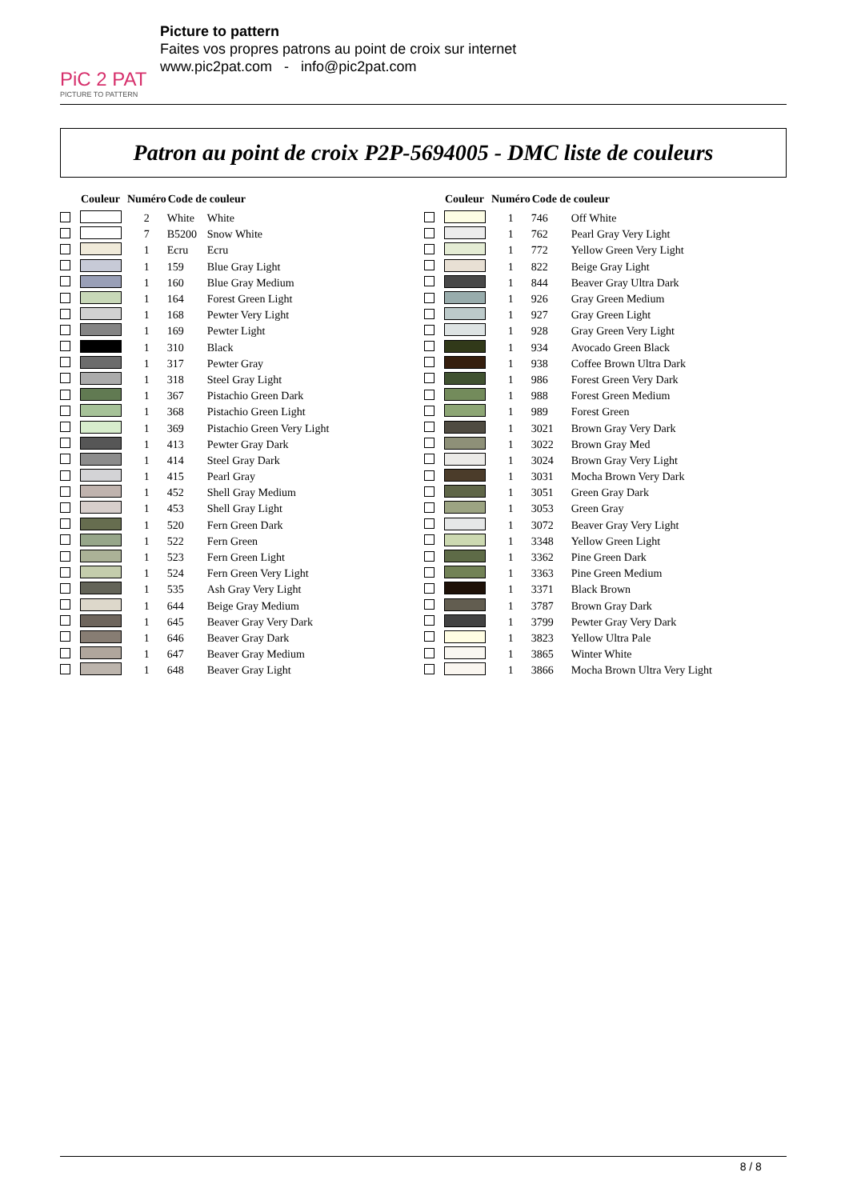PiC 2 PAT
PICTURE TO PATTERN
Picture to pattern
Faites vos propres patrons au point de croix sur internet
www.pic2pat.com - info@pic2pat.com
Patron au point de croix P2P-5694005 - DMC liste de couleurs
| | Couleur | Numéro | Code de couleur | |
| --- | --- | --- | --- | --- |
| | | 2 | White | White |
| | | 7 | B5200 | Snow White |
| | | 1 | Ecru | Ecru |
| | | 1 | 159 | Blue Gray Light |
| | | 1 | 160 | Blue Gray Medium |
| | | 1 | 164 | Forest Green Light |
| | | 1 | 168 | Pewter Very Light |
| | | 1 | 169 | Pewter Light |
| | | 1 | 310 | Black |
| | | 1 | 317 | Pewter Gray |
| | | 1 | 318 | Steel Gray Light |
| | | 1 | 367 | Pistachio Green Dark |
| | | 1 | 368 | Pistachio Green Light |
| | | 1 | 369 | Pistachio Green Very Light |
| | | 1 | 413 | Pewter Gray Dark |
| | | 1 | 414 | Steel Gray Dark |
| | | 1 | 415 | Pearl Gray |
| | | 1 | 452 | Shell Gray Medium |
| | | 1 | 453 | Shell Gray Light |
| | | 1 | 520 | Fern Green Dark |
| | | 1 | 522 | Fern Green |
| | | 1 | 523 | Fern Green Light |
| | | 1 | 524 | Fern Green Very Light |
| | | 1 | 535 | Ash Gray Very Light |
| | | 1 | 644 | Beige Gray Medium |
| | | 1 | 645 | Beaver Gray Very Dark |
| | | 1 | 646 | Beaver Gray Dark |
| | | 1 | 647 | Beaver Gray Medium |
| | | 1 | 648 | Beaver Gray Light |
| | Couleur | Numéro | Code de couleur | |
| --- | --- | --- | --- | --- |
| | | 1 | 746 | Off White |
| | | 1 | 762 | Pearl Gray Very Light |
| | | 1 | 772 | Yellow Green Very Light |
| | | 1 | 822 | Beige Gray Light |
| | | 1 | 844 | Beaver Gray Ultra Dark |
| | | 1 | 926 | Gray Green Medium |
| | | 1 | 927 | Gray Green Light |
| | | 1 | 928 | Gray Green Very Light |
| | | 1 | 934 | Avocado Green Black |
| | | 1 | 938 | Coffee Brown Ultra Dark |
| | | 1 | 986 | Forest Green Very Dark |
| | | 1 | 988 | Forest Green Medium |
| | | 1 | 989 | Forest Green |
| | | 1 | 3021 | Brown Gray Very Dark |
| | | 1 | 3022 | Brown Gray Med |
| | | 1 | 3024 | Brown Gray Very Light |
| | | 1 | 3031 | Mocha Brown Very Dark |
| | | 1 | 3051 | Green Gray Dark |
| | | 1 | 3053 | Green Gray |
| | | 1 | 3072 | Beaver Gray Very Light |
| | | 1 | 3348 | Yellow Green Light |
| | | 1 | 3362 | Pine Green Dark |
| | | 1 | 3363 | Pine Green Medium |
| | | 1 | 3371 | Black Brown |
| | | 1 | 3787 | Brown Gray Dark |
| | | 1 | 3799 | Pewter Gray Very Dark |
| | | 1 | 3823 | Yellow Ultra Pale |
| | | 1 | 3865 | Winter White |
| | | 1 | 3866 | Mocha Brown Ultra Very Light |
8 / 8